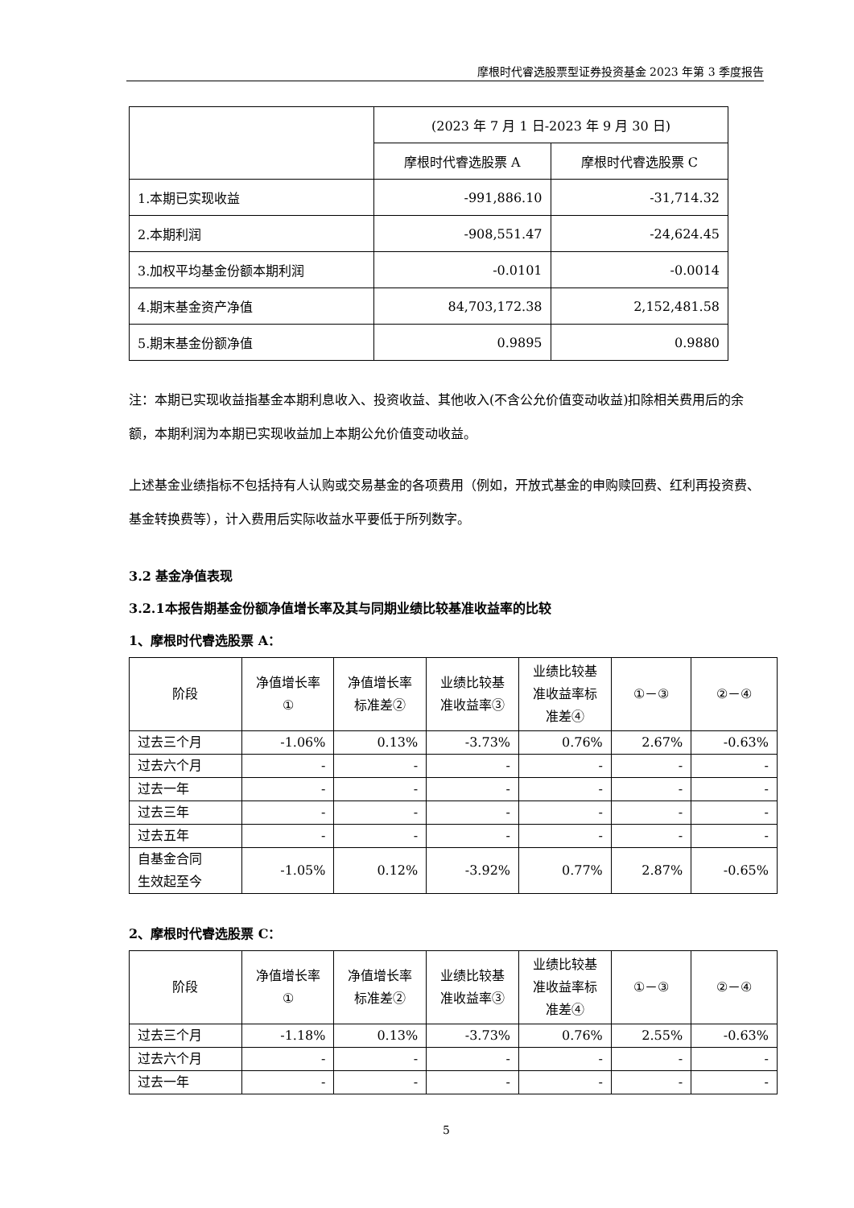摩根时代睿选股票型证券投资基金 2023 年第 3 季度报告
| | (2023 年 7 月 1 日-2023 年 9 月 30 日) | |
| | 摩根时代睿选股票 A | 摩根时代睿选股票 C |
| 1.本期已实现收益 | -991,886.10 | -31,714.32 |
| 2.本期利润 | -908,551.47 | -24,624.45 |
| 3.加权平均基金份额本期利润 | -0.0101 | -0.0014 |
| 4.期末基金资产净值 | 84,703,172.38 | 2,152,481.58 |
| 5.期末基金份额净值 | 0.9895 | 0.9880 |
注：本期已实现收益指基金本期利息收入、投资收益、其他收入(不含公允价值变动收益)扣除相关费用后的余额，本期利润为本期已实现收益加上本期公允价值变动收益。
上述基金业绩指标不包括持有人认购或交易基金的各项费用（例如，开放式基金的申购赎回费、红利再投资费、基金转换费等），计入费用后实际收益水平要低于所列数字。
3.2 基金净值表现
3.2.1本报告期基金份额净值增长率及其与同期业绩比较基准收益率的比较
1、摩根时代睿选股票 A：
| 阶段 | 净值增长率 ① | 净值增长率 标准差② | 业绩比较基 准收益率③ | 业绩比较基 准收益率标 准差④ | ①－③ | ②－④ |
| --- | --- | --- | --- | --- | --- | --- |
| 过去三个月 | -1.06% | 0.13% | -3.73% | 0.76% | 2.67% | -0.63% |
| 过去六个月 | - | - | - | - | - | - |
| 过去一年 | - | - | - | - | - | - |
| 过去三年 | - | - | - | - | - | - |
| 过去五年 | - | - | - | - | - | - |
| 自基金合同 生效起至今 | -1.05% | 0.12% | -3.92% | 0.77% | 2.87% | -0.65% |
2、摩根时代睿选股票 C：
| 阶段 | 净值增长率 ① | 净值增长率 标准差② | 业绩比较基 准收益率③ | 业绩比较基 准收益率标 准差④ | ①－③ | ②－④ |
| --- | --- | --- | --- | --- | --- | --- |
| 过去三个月 | -1.18% | 0.13% | -3.73% | 0.76% | 2.55% | -0.63% |
| 过去六个月 | - | - | - | - | - | - |
| 过去一年 | - | - | - | - | - | - |
5